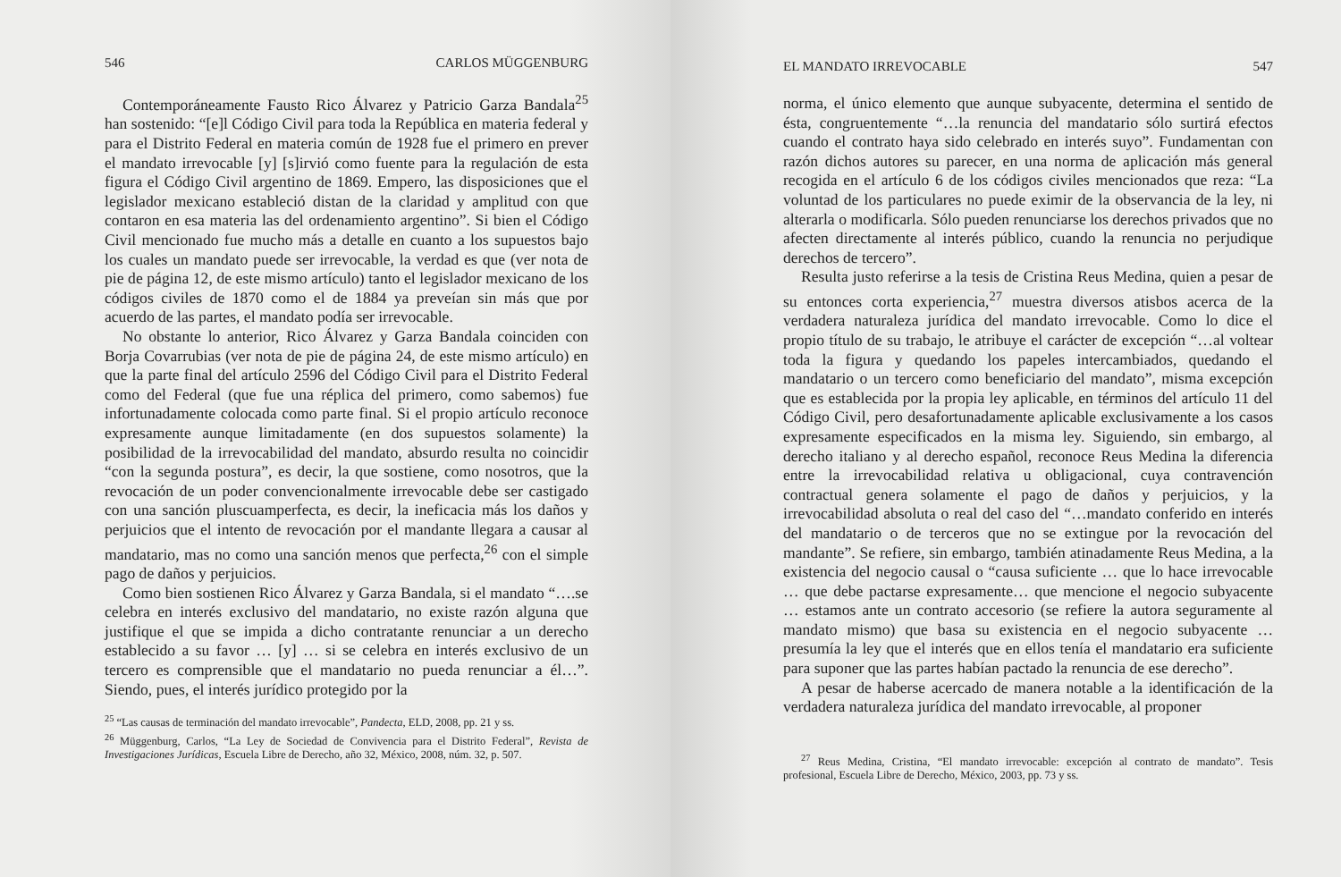546 CARLOS MÜGGENBURG
Contemporáneamente Fausto Rico Álvarez y Patricio Garza Bandala<sup>25</sup> han sostenido: “[e]l Código Civil para toda la República en materia federal y para el Distrito Federal en materia común de 1928 fue el primero en prever el mandato irrevocable [y] [s]irvió como fuente para la regulación de esta figura el Código Civil argentino de 1869. Empero, las disposiciones que el legislador mexicano estableció distan de la claridad y amplitud con que contaron en esa materia las del ordenamiento argentino”. Si bien el Código Civil mencionado fue mucho más a detalle en cuanto a los supuestos bajo los cuales un mandato puede ser irrevocable, la verdad es que (ver nota de pie de página 12, de este mismo artículo) tanto el legislador mexicano de los códigos civiles de 1870 como el de 1884 ya preveían sin más que por acuerdo de las partes, el mandato podía ser irrevocable.
No obstante lo anterior, Rico Álvarez y Garza Bandala coinciden con Borja Covarrubias (ver nota de pie de página 24, de este mismo artículo) en que la parte final del artículo 2596 del Código Civil para el Distrito Federal como del Federal (que fue una réplica del primero, como sabemos) fue infortunadamente colocada como parte final. Si el propio artículo reconoce expresamente aunque limitadamente (en dos supuestos solamente) la posibilidad de la irrevocabilidad del mandato, absurdo resulta no coincidir “con la segunda postura”, es decir, la que sostiene, como nosotros, que la revocación de un poder convencionalmente irrevocable debe ser castigado con una sanción pluscuamperfecta, es decir, la ineficacia más los daños y perjuicios que el intento de revocación por el mandante llegara a causar al mandatario, mas no como una sanción menos que perfecta,<sup>26</sup> con el simple pago de daños y perjuicios.
Como bien sostienen Rico Álvarez y Garza Bandala, si el mandato “….se celebra en interés exclusivo del mandatario, no existe razón alguna que justifique el que se impida a dicho contratante renunciar a un derecho establecido a su favor … [y] … si se celebra en interés exclusivo de un tercero es comprensible que el mandatario no pueda renunciar a él…”. Siendo, pues, el interés jurídico protegido por la
<sup>25</sup> “Las causas de terminación del mandato irrevocable”, Pandecta, ELD, 2008, pp. 21 y ss.
<sup>26</sup> Müggenburg, Carlos, “La Ley de Sociedad de Convivencia para el Distrito Federal”, Revista de Investigaciones Jurídicas, Escuela Libre de Derecho, año 32, México, 2008, núm. 32, p. 507.
EL MANDATO IRREVOCABLE 547
norma, el único elemento que aunque subyacente, determina el sentido de ésta, congruentemente “…la renuncia del mandatario sólo surtirá efectos cuando el contrato haya sido celebrado en interés suyo”. Fundamentan con razón dichos autores su parecer, en una norma de aplicación más general recogida en el artículo 6 de los códigos civiles mencionados que reza: “La voluntad de los particulares no puede eximir de la observancia de la ley, ni alterarla o modificarla. Sólo pueden renunciarse los derechos privados que no afecten directamente al interés público, cuando la renuncia no perjudique derechos de tercero”.
Resulta justo referirse a la tesis de Cristina Reus Medina, quien a pesar de su entonces corta experiencia,<sup>27</sup> muestra diversos atisbos acerca de la verdadera naturaleza jurídica del mandato irrevocable. Como lo dice el propio título de su trabajo, le atribuye el carácter de excepción “…al voltear toda la figura y quedando los papeles intercambiados, quedando el mandatario o un tercero como beneficiario del mandato”, misma excepción que es establecida por la propia ley aplicable, en términos del artículo 11 del Código Civil, pero desafortunadamente aplicable exclusivamente a los casos expresamente especificados en la misma ley. Siguiendo, sin embargo, al derecho italiano y al derecho español, reconoce Reus Medina la diferencia entre la irrevocabilidad relativa u obligacional, cuya contravención contractual genera solamente el pago de daños y perjuicios, y la irrevocabilidad absoluta o real del caso del “…mandato conferido en interés del mandatario o de terceros que no se extingue por la revocación del mandante”. Se refiere, sin embargo, también atinadamente Reus Medina, a la existencia del negocio causal o “causa suficiente … que lo hace irrevocable … que debe pactarse expresamente… que mencione el negocio subyacente … estamos ante un contrato accesorio (se refiere la autora seguramente al mandato mismo) que basa su existencia en el negocio subyacente … presumía la ley que el interés que en ellos tenía el mandatario era suficiente para suponer que las partes habían pactado la renuncia de ese derecho”.
A pesar de haberse acercado de manera notable a la identificación de la verdadera naturaleza jurídica del mandato irrevocable, al proponer
<sup>27</sup> Reus Medina, Cristina, “El mandato irrevocable: excepción al contrato de mandato”. Tesis profesional, Escuela Libre de Derecho, México, 2003, pp. 73 y ss.